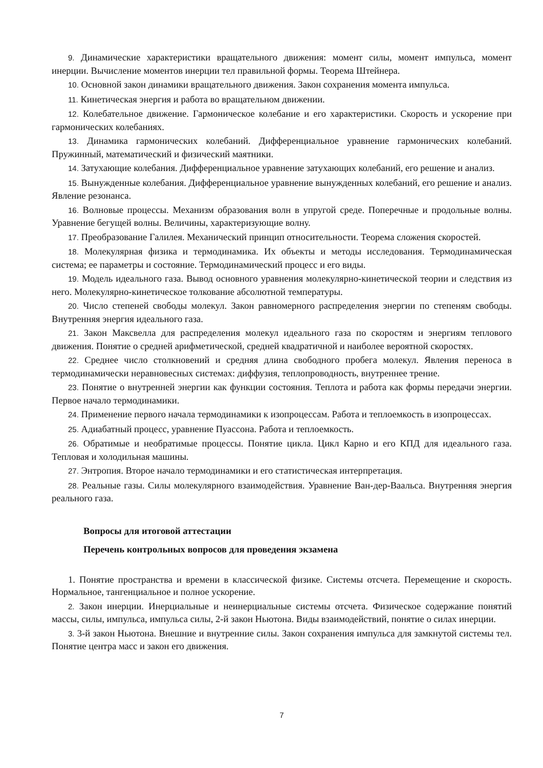9. Динамические характеристики вращательного движения: момент силы, момент импульса, момент инерции. Вычисление моментов инерции тел правильной формы. Теорема Штейнера.
10. Основной закон динамики вращательного движения. Закон сохранения момента импульса.
11. Кинетическая энергия и работа во вращательном движении.
12. Колебательное движение. Гармоническое колебание и его характеристики. Скорость и ускорение при гармонических колебаниях.
13. Динамика гармонических колебаний. Дифференциальное уравнение гармонических колебаний. Пружинный, математический и физический маятники.
14. Затухающие колебания. Дифференциальное уравнение затухающих колебаний, его решение и анализ.
15. Вынужденные колебания. Дифференциальное уравнение вынужденных колебаний, его решение и анализ. Явление резонанса.
16. Волновые процессы. Механизм образования волн в упругой среде. Поперечные и продольные волны. Уравнение бегущей волны. Величины, характеризующие волну.
17. Преобразование Галилея. Механический принцип относительности. Теорема сложения скоростей.
18. Молекулярная физика и термодинамика. Их объекты и методы исследования. Термодинамическая система; ее параметры и состояние. Термодинамический процесс и его виды.
19. Модель идеального газа. Вывод основного уравнения молекулярно-кинетической теории и следствия из него. Молекулярно-кинетическое толкование абсолютной температуры.
20. Число степеней свободы молекул. Закон равномерного распределения энергии по степеням свободы. Внутренняя энергия идеального газа.
21. Закон Максвелла для распределения молекул идеального газа по скоростям и энергиям теплового движения. Понятие о средней арифметической, средней квадратичной и наиболее вероятной скоростях.
22. Среднее число столкновений и средняя длина свободного пробега молекул. Явления переноса в термодинамически неравновесных системах: диффузия, теплопроводность, внутреннее трение.
23. Понятие о внутренней энергии как функции состояния. Теплота и работа как формы передачи энергии. Первое начало термодинамики.
24. Применение первого начала термодинамики к изопроцессам. Работа и теплоемкость в изопроцессах.
25. Адиабатный процесс, уравнение Пуассона. Работа и теплоемкость.
26. Обратимые и необратимые процессы. Понятие цикла. Цикл Карно и его КПД для идеального газа. Тепловая и холодильная машины.
27. Энтропия. Второе начало термодинамики и его статистическая интерпретация.
28. Реальные газы. Силы молекулярного взаимодействия. Уравнение Ван-дер-Ваальса. Внутренняя энергия реального газа.
Вопросы для итоговой аттестации
Перечень контрольных вопросов для проведения экзамена
1. Понятие пространства и времени в классической физике. Системы отсчета. Перемещение и скорость. Нормальное, тангенциальное и полное ускорение.
2. Закон инерции. Инерциальные и неинерциальные системы отсчета. Физическое содержание понятий массы, силы, импульса, импульса силы, 2-й закон Ньютона. Виды взаимодействий, понятие о силах инерции.
3. 3-й закон Ньютона. Внешние и внутренние силы. Закон сохранения импульса для замкнутой системы тел. Понятие центра масс и закон его движения.
7